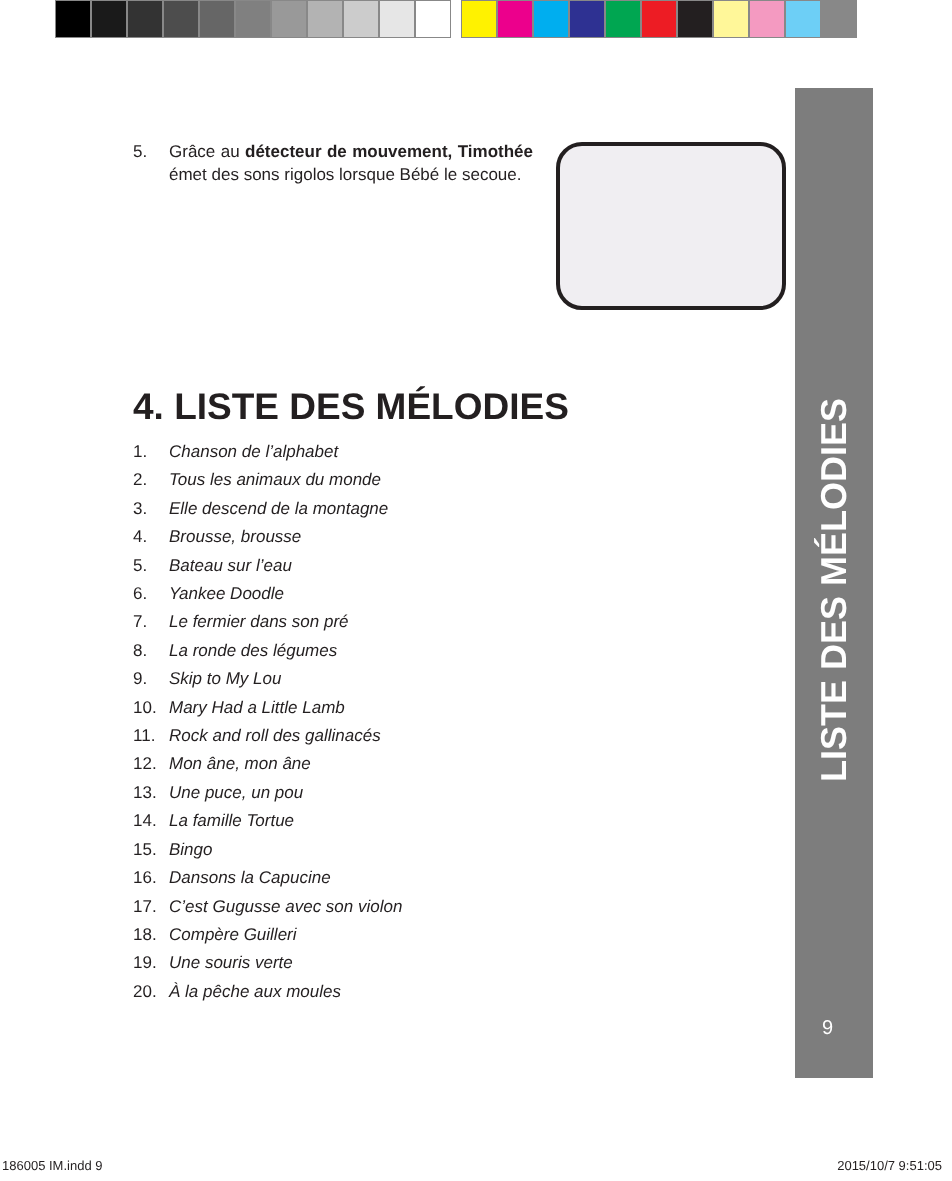LISTE DES MÉLODIES
9
5. Grâce au détecteur de mouvement, Timothée émet des sons rigolos lorsque Bébé le secoue.
4. LISTE DES MÉLODIES
1. Chanson de l’alphabet
2. Tous les animaux du monde
3. Elle descend de la montagne
4. Brousse, brousse
5. Bateau sur l’eau
6. Yankee Doodle
7. Le fermier dans son pré
8. La ronde des légumes
9. Skip to My Lou
10. Mary Had a Little Lamb
11. Rock and roll des gallinacés
12. Mon âne, mon âne
13. Une puce, un pou
14. La famille Tortue
15. Bingo
16. Dansons la Capucine
17. C’est Gugusse avec son violon
18. Compère Guilleri
19. Une souris verte
20. À la pêche aux moules
186005 IM.indd 9 2015/10/7 9:51:05